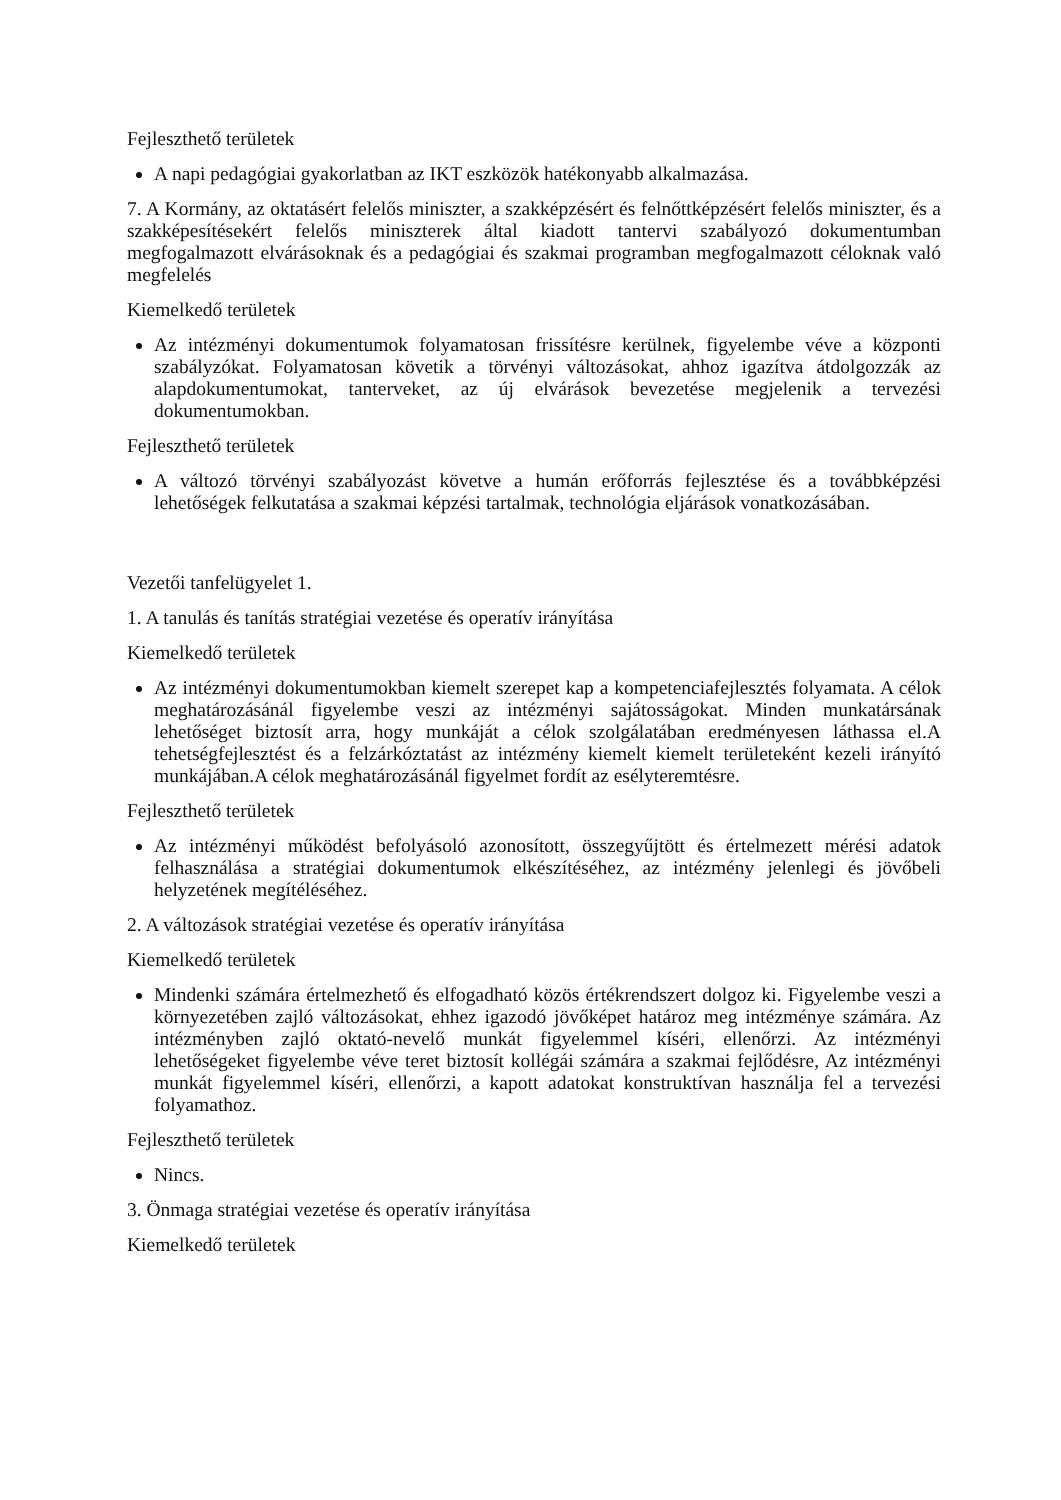Fejleszthető területek
A napi pedagógiai gyakorlatban az IKT eszközök hatékonyabb alkalmazása.
7. A Kormány, az oktatásért felelős miniszter, a szakképzésért és felnőttképzésért felelős miniszter, és a szakképesítésekért felelős miniszterek által kiadott tantervi szabályozó dokumentumban megfogalmazott elvárásoknak és a pedagógiai és szakmai programban megfogalmazott céloknak való megfelelés
Kiemelkedő területek
Az intézményi dokumentumok folyamatosan frissítésre kerülnek, figyelembe véve a központi szabályzókat. Folyamatosan követik a törvényi változásokat, ahhoz igazítva átdolgozzák az alapdokumentumokat, tanterveket, az új elvárások bevezetése megjelenik a tervezési dokumentumokban.
Fejleszthető területek
A változó törvényi szabályozást követve a humán erőforrás fejlesztése és a továbbképzési lehetőségek felkutatása a szakmai képzési tartalmak, technológia eljárások vonatkozásában.
Vezetői tanfelügyelet 1.
1. A tanulás és tanítás stratégiai vezetése és operatív irányítása
Kiemelkedő területek
Az intézményi dokumentumokban kiemelt szerepet kap a kompetenciafejlesztés folyamata. A célok meghatározásánál figyelembe veszi az intézményi sajátosságokat. Minden munkatársának lehetőséget biztosít arra, hogy munkáját a célok szolgálatában eredményesen láthassa el.A tehetségfejlesztést és a felzárkóztatást az intézmény kiemelt kiemelt területeként kezeli irányító munkájában.A célok meghatározásánál figyelmet fordít az esélyteremtésre.
Fejleszthető területek
Az intézményi működést befolyásoló azonosított, összegyűjtött és értelmezett mérési adatok felhasználása a stratégiai dokumentumok elkészítéséhez, az intézmény jelenlegi és jövőbeli helyzetének megítéléséhez.
2. A változások stratégiai vezetése és operatív irányítása
Kiemelkedő területek
Mindenki számára értelmezhető és elfogadható közös értékrendszert dolgoz ki. Figyelembe veszi a környezetében zajló változásokat, ehhez igazodó jövőképet határoz meg intézménye számára. Az intézményben zajló oktató-nevelő munkát figyelemmel kíséri, ellenőrzi. Az intézményi lehetőségeket figyelembe véve teret biztosít kollégái számára a szakmai fejlődésre, Az intézményi munkát figyelemmel kíséri, ellenőrzi, a kapott adatokat konstruktívan használja fel a tervezési folyamathoz.
Fejleszthető területek
Nincs.
3. Önmaga stratégiai vezetése és operatív irányítása
Kiemelkedő területek